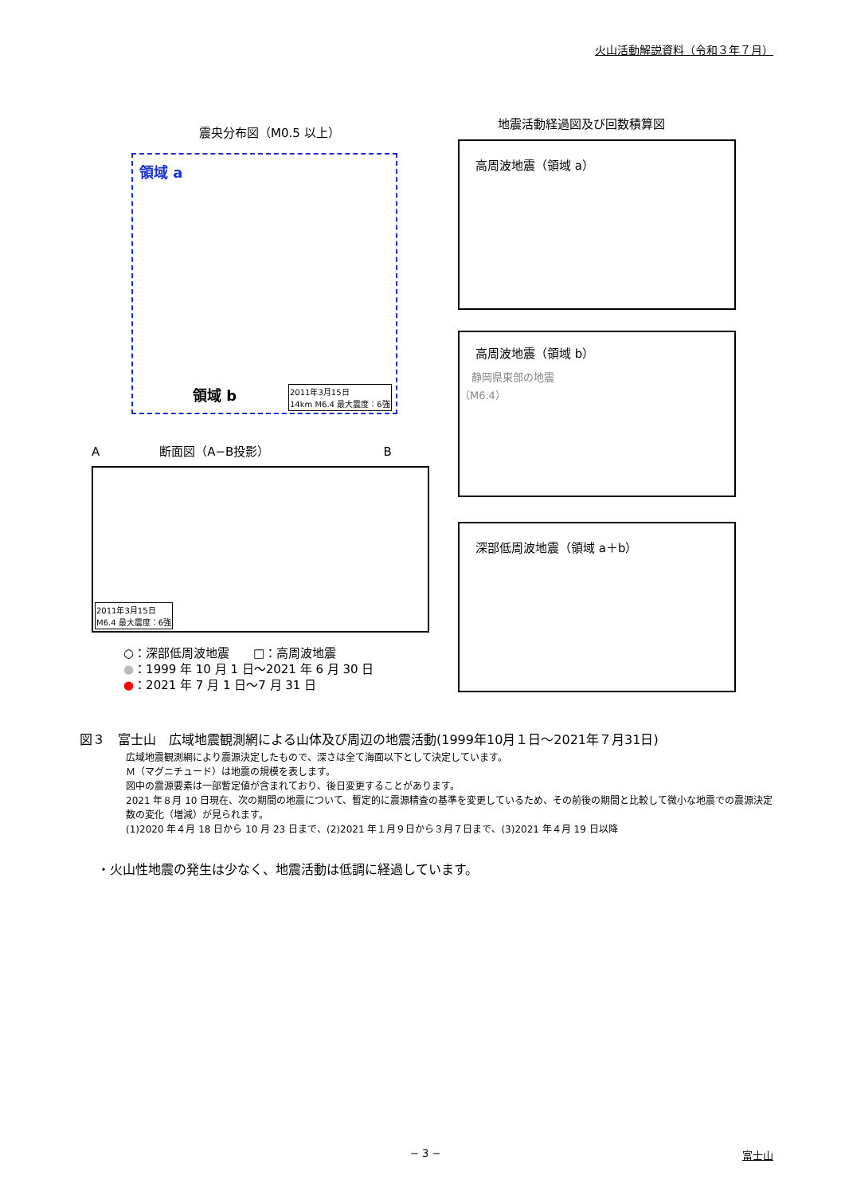火山活動解説資料（令和３年７月）
震央分布図（M0.5 以上）
領域 a
領域 b 2011年3月15日
14km M6.4 最大震度：6強
地震活動経過図及び回数積算図
高周波地震（領域 a）
高周波地震（領域 b）
静岡県東部の地震
（M6.4）
深部低周波地震（領域 a＋b）
A　　　　　断面図（A−B投影）　　　　　　　　　　B
2011年3月15日
M6.4 最大震度：6強
○：深部低周波地震　　□：高周波地震
●：1999 年 10 月 1 日～2021 年 6 月 30 日
●：2021 年 7 月 1 日～7 月 31 日
図３　富士山　広域地震観測網による山体及び周辺の地震活動(1999年10月１日～2021年７月31日)
広域地震観測網により震源決定したもので、深さは全て海面以下として決定しています。
Ｍ（マグニチュード）は地震の規模を表します。
図中の震源要素は一部暫定値が含まれており、後日変更することがあります。
2021 年８月 10 日現在、次の期間の地震について、暫定的に震源精査の基準を変更しているため、その前後の期間と比較して微小な地震での震源決定数の変化（増減）が見られます。
(1)2020 年４月 18 日から 10 月 23 日まで、(2)2021 年１月９日から３月７日まで、(3)2021 年４月 19 日以降
・火山性地震の発生は少なく、地震活動は低調に経過しています。
− 3 − 富士山